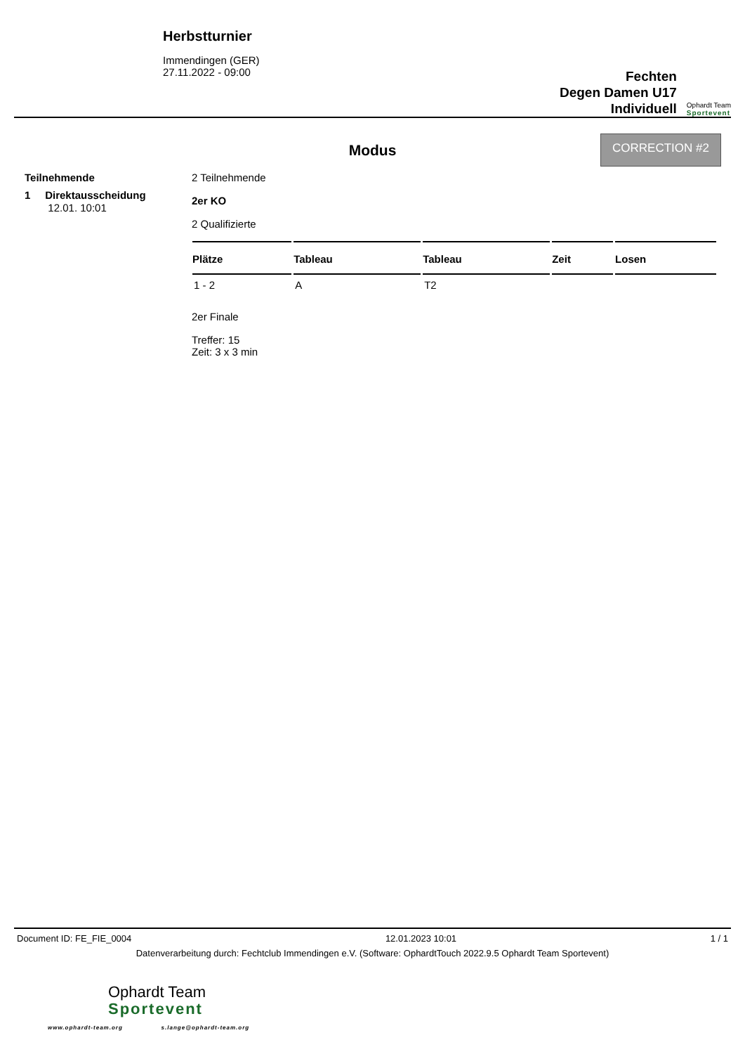Herbstturnier
Immendingen (GER)
27.11.2022 - 09:00
Fechten
Degen Damen U17
Individuell
Ophardt Team
Sportevent
CORRECTION #2
Modus
Teilnehmende
1 Direktausscheidung
12.01. 10:01
2 Teilnehmende
2er KO
2 Qualifizierte
| Plätze | Tableau | Tableau | Zeit | Losen |
| --- | --- | --- | --- | --- |
| 1 - 2 | A | T2 | | |
2er Finale
Treffer: 15
Zeit: 3 x 3 min
Document ID: FE_FIE_0004 12.01.2023 10:01 1 / 1
Datenverarbeitung durch: Fechtclub Immendingen e.V. (Software: OphardtTouch 2022.9.5 Ophardt Team Sportevent)
Ophardt Team
Sportevent
www.ophardt-team.org s.lange@ophardt-team.org